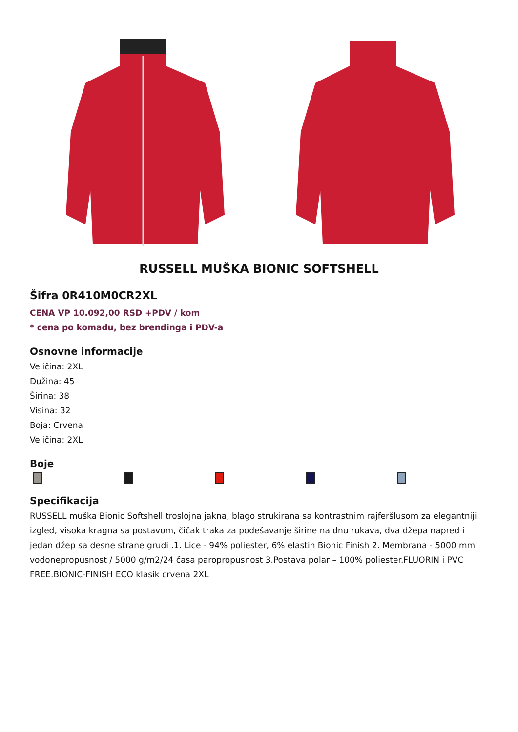RUSSELL MUŠKA BIONIC SOFTSHELL
Šifra 0R410M0CR2XL
CENA VP 10.092,00 RSD +PDV / kom
* cena po komadu, bez brendinga i PDV-a
Osnovne informacije
Veličina: 2XL
Dužina: 45
Širina: 38
Visina: 32
Boja: Crvena
Veličina: 2XL
Boje
Specifikacija
RUSSELL muška Bionic Softshell troslojna jakna, blago strukirana sa kontrastnim rajferšlusom za elegantniji izgled, visoka kragna sa postavom, čičak traka za podešavanje širine na dnu rukava, dva džepa napred i jedan džep sa desne strane grudi .1. Lice - 94% poliester, 6% elastin Bionic Finish 2. Membrana - 5000 mm vodonepropusnost / 5000 g/m2/24 časa paropropusnost 3.Postava polar – 100% poliester.FLUORIN i PVC FREE.BIONIC-FINISH ECO klasik crvena 2XL